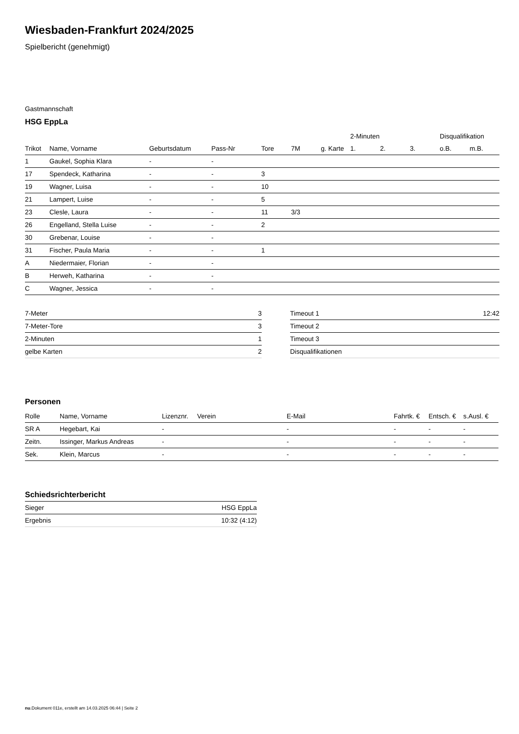Wiesbaden-Frankfurt 2024/2025
Spielbericht (genehmigt)
Gastmannschaft
HSG EppLa
| | | | | | | | 2-Minuten | | | Disqualifikation | |
| --- | --- | --- | --- | --- | --- | --- | --- | --- | --- | --- | --- |
| Trikot | Name, Vorname | Geburtsdatum | Pass-Nr | Tore | 7M | g. Karte | 1. | 2. | 3. | o.B. | m.B. |
| 1 | Gaukel, Sophia Klara | - | - | | | | | | | | |
| 17 | Spendeck, Katharina | - | - | 3 | | | | | | | |
| 19 | Wagner, Luisa | - | - | 10 | | | | | | | |
| 21 | Lampert, Luise | - | - | 5 | | | | | | | |
| 23 | Clesle, Laura | - | - | 11 | 3/3 | | | | | | |
| 26 | Engelland, Stella Luise | - | - | 2 | | | | | | | |
| 30 | Grebenar, Louise | - | - | | | | | | | | |
| 31 | Fischer, Paula Maria | - | - | 1 | | | | | | | |
| A | Niedermaier, Florian | - | - | | | | | | | | |
| B | Herweh, Katharina | - | - | | | | | | | | |
| C | Wagner, Jessica | - | - | | | | | | | | |
| 7-Meter | 3 |
| 7-Meter-Tore | 3 |
| 2-Minuten | 1 |
| gelbe Karten | 2 |
| Timeout 1 | 12:42 |
| Timeout 2 | |
| Timeout 3 | |
| Disqualifikationen | |
Personen
| Rolle | Name, Vorname | Lizenznr. | Verein | E-Mail | Fahrtk. € | Entsch. € | s.Ausl. € |
| --- | --- | --- | --- | --- | --- | --- | --- |
| SR A | Hegebart, Kai | - | | - | - | - | - |
| Zeitn. | Issinger, Markus Andreas | - | | - | - | - | - |
| Sek. | Klein, Marcus | - | | - | - | - | - |
Schiedsrichterbericht
| Sieger | HSG EppLa |
| Ergebnis | 10:32 (4:12) |
nu.Dokument 011e, erstellt am 14.03.2025 06:44 | Seite 2